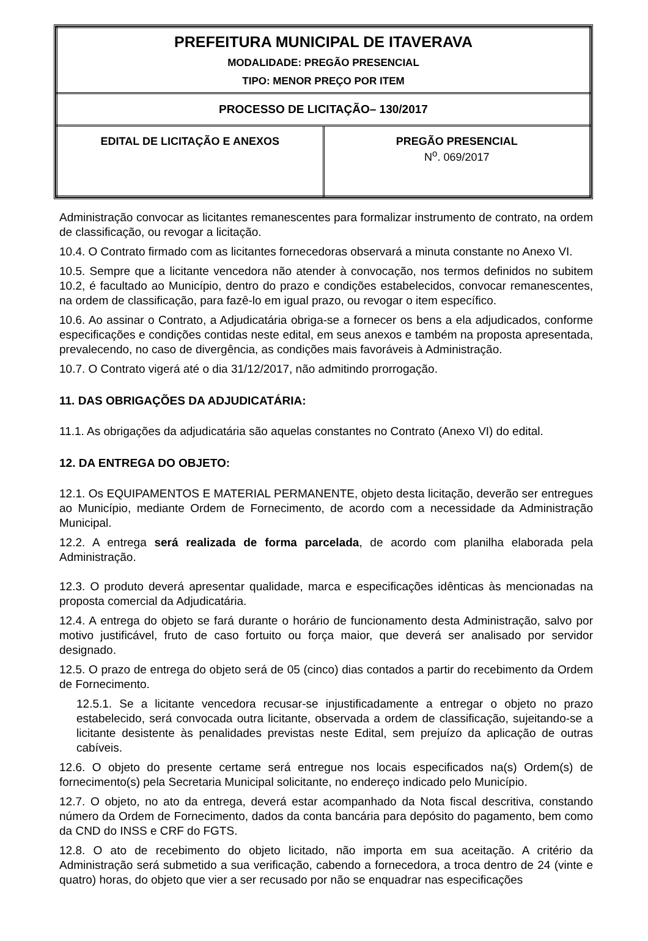| PREFEITURA MUNICIPAL DE ITAVERAVA MODALIDADE: PREGÃO PRESENCIAL TIPO: MENOR PREÇO POR ITEM | |
| PROCESSO DE LICITAÇÃO– 130/2017 | |
| EDITAL DE LICITAÇÃO E ANEXOS | PREGÃO PRESENCIAL N<sup>o</sup>. 069/2017 |
Administração convocar as licitantes remanescentes para formalizar instrumento de contrato, na ordem de classificação, ou revogar a licitação.
10.4. O Contrato firmado com as licitantes fornecedoras observará a minuta constante no Anexo VI.
10.5. Sempre que a licitante vencedora não atender à convocação, nos termos definidos no subitem 10.2, é facultado ao Município, dentro do prazo e condições estabelecidos, convocar remanescentes, na ordem de classificação, para fazê-lo em igual prazo, ou revogar o item específico.
10.6. Ao assinar o Contrato, a Adjudicatária obriga-se a fornecer os bens a ela adjudicados, conforme especificações e condições contidas neste edital, em seus anexos e também na proposta apresentada, prevalecendo, no caso de divergência, as condições mais favoráveis à Administração.
10.7. O Contrato vigerá até o dia 31/12/2017, não admitindo prorrogação.
11. DAS OBRIGAÇÕES DA ADJUDICATÁRIA:
11.1. As obrigações da adjudicatária são aquelas constantes no Contrato (Anexo VI) do edital.
12. DA ENTREGA DO OBJETO:
12.1. Os EQUIPAMENTOS E MATERIAL PERMANENTE, objeto desta licitação, deverão ser entregues ao Município, mediante Ordem de Fornecimento, de acordo com a necessidade da Administração Municipal.
12.2. A entrega será realizada de forma parcelada, de acordo com planilha elaborada pela Administração.
12.3. O produto deverá apresentar qualidade, marca e especificações idênticas às mencionadas na proposta comercial da Adjudicatária.
12.4. A entrega do objeto se fará durante o horário de funcionamento desta Administração, salvo por motivo justificável, fruto de caso fortuito ou força maior, que deverá ser analisado por servidor designado.
12.5. O prazo de entrega do objeto será de 05 (cinco) dias contados a partir do recebimento da Ordem de Fornecimento.
12.5.1. Se a licitante vencedora recusar-se injustificadamente a entregar o objeto no prazo estabelecido, será convocada outra licitante, observada a ordem de classificação, sujeitando-se a licitante desistente às penalidades previstas neste Edital, sem prejuízo da aplicação de outras cabíveis.
12.6. O objeto do presente certame será entregue nos locais especificados na(s) Ordem(s) de fornecimento(s) pela Secretaria Municipal solicitante, no endereço indicado pelo Município.
12.7. O objeto, no ato da entrega, deverá estar acompanhado da Nota fiscal descritiva, constando número da Ordem de Fornecimento, dados da conta bancária para depósito do pagamento, bem como da CND do INSS e CRF do FGTS.
12.8. O ato de recebimento do objeto licitado, não importa em sua aceitação. A critério da Administração será submetido a sua verificação, cabendo a fornecedora, a troca dentro de 24 (vinte e quatro) horas, do objeto que vier a ser recusado por não se enquadrar nas especificações